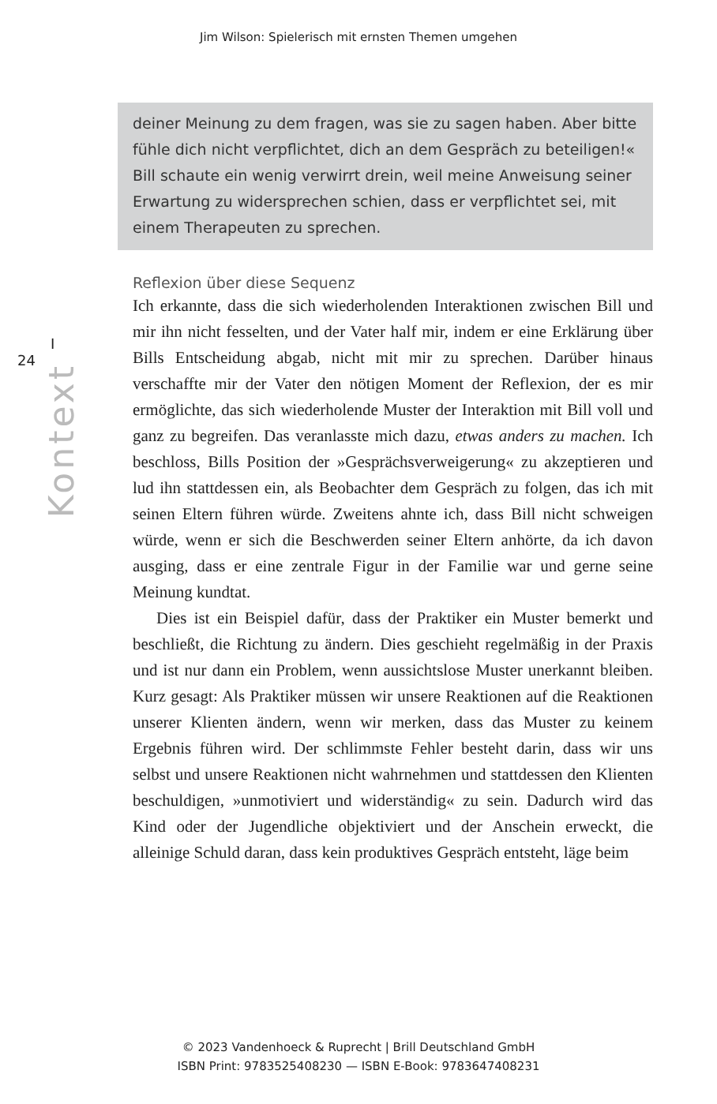Jim Wilson: Spielerisch mit ernsten Themen umgehen
deiner Meinung zu dem fragen, was sie zu sagen haben. Aber bitte fühle dich nicht verpflichtet, dich an dem Gespräch zu beteiligen!« Bill schaute ein wenig verwirrt drein, weil meine Anweisung seiner Erwartung zu widersprechen schien, dass er verpflichtet sei, mit einem Therapeuten zu sprechen.
I 24
Kontext
Reflexion über diese Sequenz
Ich erkannte, dass die sich wiederholenden Interaktionen zwischen Bill und mir ihn nicht fesselten, und der Vater half mir, indem er eine Erklärung über Bills Entscheidung abgab, nicht mit mir zu sprechen. Darüber hinaus verschaffte mir der Vater den nötigen Moment der Reflexion, der es mir ermöglichte, das sich wiederholende Muster der Interaktion mit Bill voll und ganz zu begreifen. Das veranlasste mich dazu, etwas anders zu machen. Ich beschloss, Bills Position der »Gesprächsverweigerung« zu akzeptieren und lud ihn stattdessen ein, als Beobachter dem Gespräch zu folgen, das ich mit seinen Eltern führen würde. Zweitens ahnte ich, dass Bill nicht schweigen würde, wenn er sich die Beschwerden seiner Eltern anhörte, da ich davon ausging, dass er eine zentrale Figur in der Familie war und gerne seine Meinung kundtat.
Dies ist ein Beispiel dafür, dass der Praktiker ein Muster bemerkt und beschließt, die Richtung zu ändern. Dies geschieht regelmäßig in der Praxis und ist nur dann ein Problem, wenn aussichtslose Muster unerkannt bleiben. Kurz gesagt: Als Praktiker müssen wir unsere Reaktionen auf die Reaktionen unserer Klienten ändern, wenn wir merken, dass das Muster zu keinem Ergebnis führen wird. Der schlimmste Fehler besteht darin, dass wir uns selbst und unsere Reaktionen nicht wahrnehmen und stattdessen den Klienten beschuldigen, »unmotiviert und widerständig« zu sein. Dadurch wird das Kind oder der Jugendliche objektiviert und der Anschein erweckt, die alleinige Schuld daran, dass kein produktives Gespräch entsteht, läge beim
© 2023 Vandenhoeck & Ruprecht | Brill Deutschland GmbH
ISBN Print: 9783525408230 — ISBN E-Book: 9783647408231